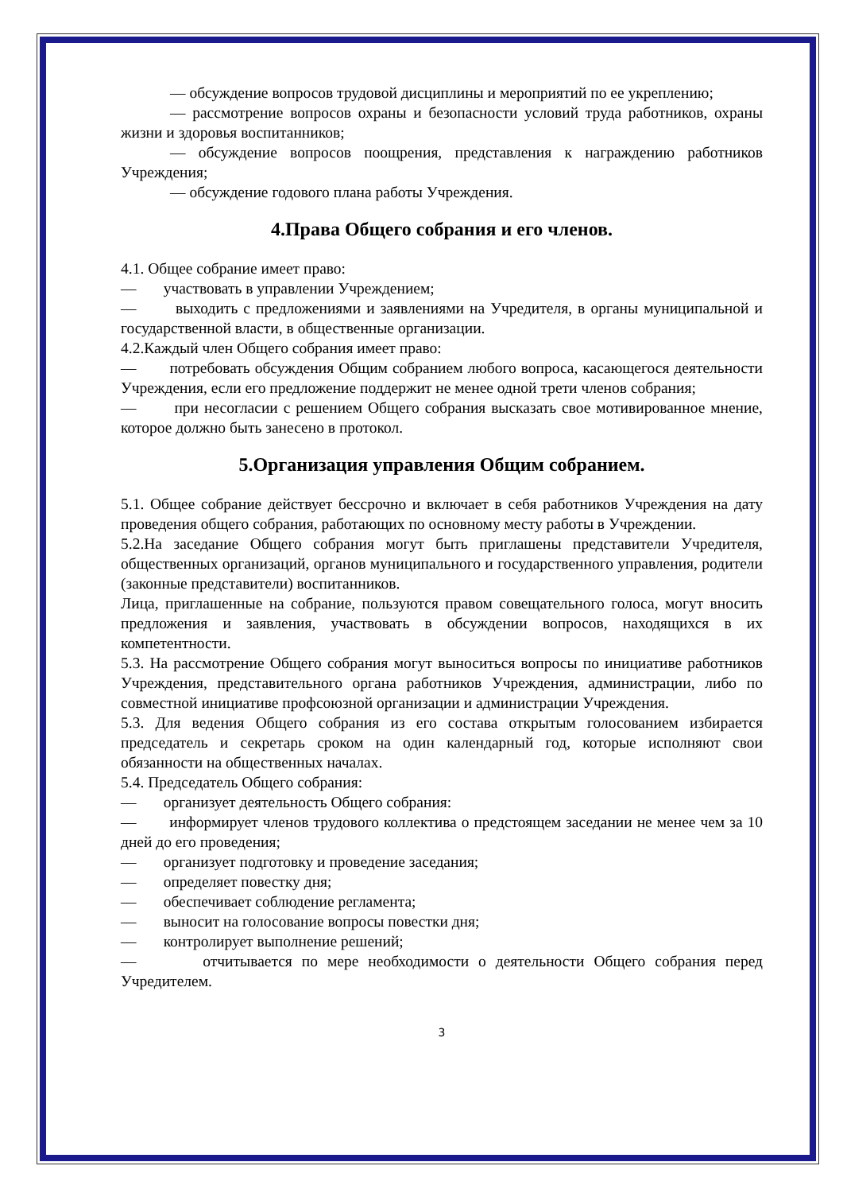— обсуждение вопросов трудовой дисциплины и мероприятий по ее укреплению;
— рассмотрение вопросов охраны и безопасности условий труда работников, охраны жизни и здоровья воспитанников;
— обсуждение вопросов поощрения, представления к награждению работников Учреждения;
— обсуждение годового плана работы Учреждения.
4.Права Общего собрания и его членов.
4.1. Общее собрание имеет право:
— участвовать в управлении Учреждением;
— выходить с предложениями и заявлениями на Учредителя, в органы муниципальной и государственной власти, в общественные организации.
4.2.Каждый член Общего собрания имеет право:
— потребовать обсуждения Общим собранием любого вопроса, касающегося деятельности Учреждения, если его предложение поддержит не менее одной трети членов собрания;
— при несогласии с решением Общего собрания высказать свое мотивированное мнение, которое должно быть занесено в протокол.
5.Организация управления Общим собранием.
5.1. Общее собрание действует бессрочно и включает в себя работников Учреждения на дату проведения общего собрания, работающих по основному месту работы в Учреждении.
5.2.На заседание Общего собрания могут быть приглашены представители Учредителя, общественных организаций, органов муниципального и государственного управления, родители (законные представители) воспитанников.
Лица, приглашенные на собрание, пользуются правом совещательного голоса, могут вносить предложения и заявления, участвовать в обсуждении вопросов, находящихся в их компетентности.
5.3. На рассмотрение Общего собрания могут выноситься вопросы по инициативе работников Учреждения, представительного органа работников Учреждения, администрации, либо по совместной инициативе профсоюзной организации и администрации Учреждения.
5.3. Для ведения Общего собрания из его состава открытым голосованием избирается председатель и секретарь сроком на один календарный год, которые исполняют свои обязанности на общественных началах.
5.4. Председатель Общего собрания:
— организует деятельность Общего собрания:
— информирует членов трудового коллектива о предстоящем заседании не менее чем за 10 дней до его проведения;
— организует подготовку и проведение заседания;
— определяет повестку дня;
— обеспечивает соблюдение регламента;
— выносит на голосование вопросы повестки дня;
— контролирует выполнение решений;
— отчитывается по мере необходимости о деятельности Общего собрания перед Учредителем.
3